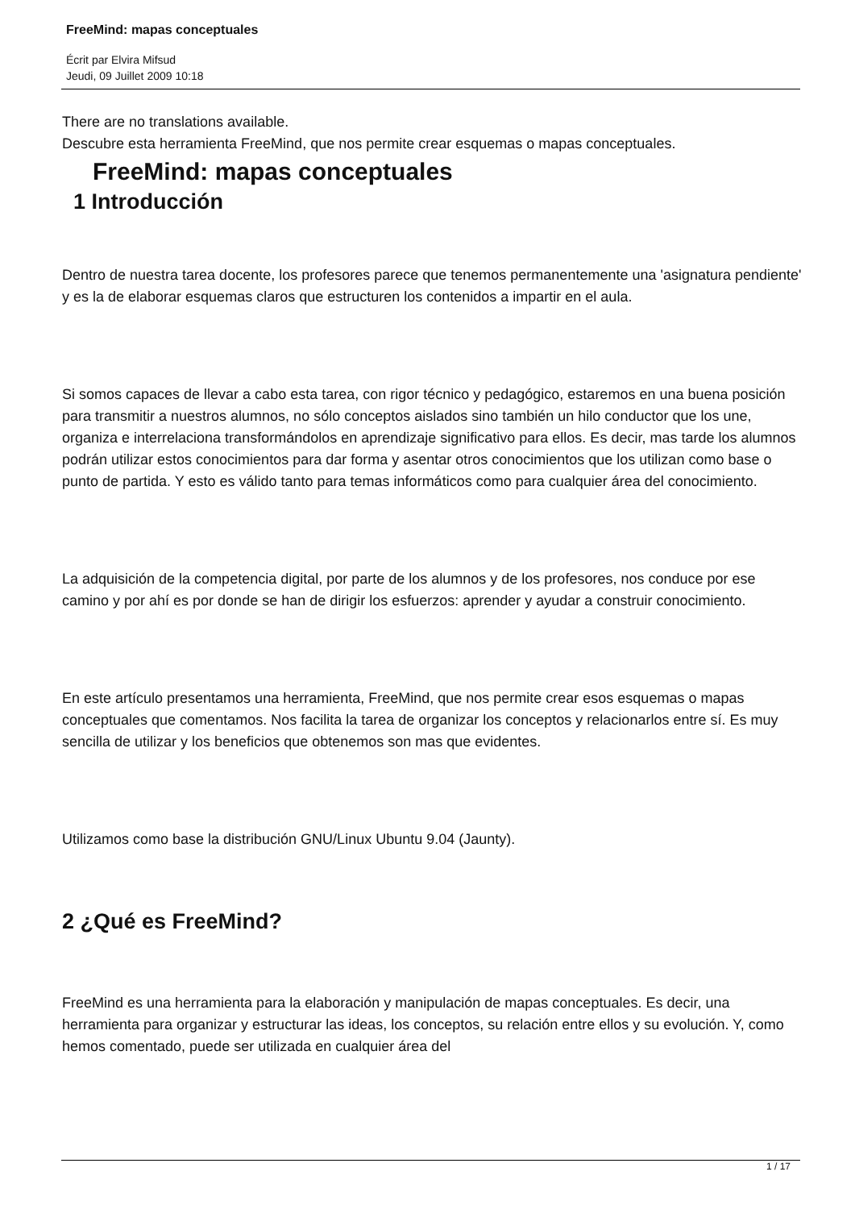FreeMind: mapas conceptuales
Écrit par Elvira Mifsud
Jeudi, 09 Juillet 2009 10:18
There are no translations available.
Descubre esta herramienta FreeMind, que nos permite crear esquemas o mapas conceptuales.
FreeMind: mapas conceptuales
1 Introducción
Dentro de nuestra tarea docente, los profesores parece que tenemos permanentemente una 'asignatura pendiente' y es la de elaborar esquemas claros que estructuren los contenidos a impartir en el aula.
Si somos capaces de llevar a cabo esta tarea, con rigor técnico y pedagógico, estaremos en una buena posición para transmitir a nuestros alumnos, no sólo conceptos aislados sino también un hilo conductor que los une, organiza e interrelaciona transformándolos en aprendizaje significativo para ellos. Es decir, mas tarde los alumnos podrán utilizar estos conocimientos para dar forma y asentar otros conocimientos que los utilizan como base o punto de partida. Y esto es válido tanto para temas informáticos como para cualquier área del conocimiento.
La adquisición de la competencia digital, por parte de los alumnos y de los profesores, nos conduce por ese camino y por ahí es por donde se han de dirigir los esfuerzos: aprender y ayudar a construir conocimiento.
En este artículo presentamos una herramienta, FreeMind, que nos permite crear esos esquemas o mapas conceptuales que comentamos. Nos facilita la tarea de organizar los conceptos y relacionarlos entre sí. Es muy sencilla de utilizar y los beneficios que obtenemos son mas que evidentes.
Utilizamos como base la distribución GNU/Linux Ubuntu 9.04 (Jaunty).
2 ¿Qué es FreeMind?
FreeMind es una herramienta para la elaboración y manipulación de mapas conceptuales. Es decir, una herramienta para organizar y estructurar las ideas, los conceptos, su relación entre ellos y su evolución. Y, como hemos comentado, puede ser utilizada en cualquier área del
1 / 17